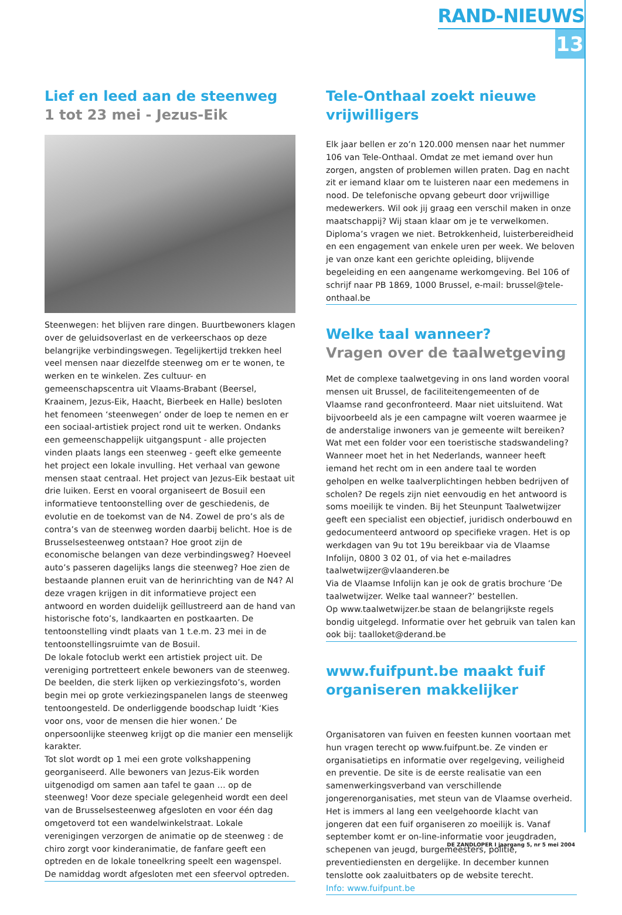RAND-NIEUWS
13
Lief en leed aan de steenweg
1 tot 23 mei - Jezus-Eik
Steenwegen: het blijven rare dingen. Buurtbewoners klagen over de geluidsoverlast en de verkeerschaos op deze belangrijke verbindingswegen. Tegelijkertijd trekken heel veel mensen naar diezelfde steenweg om er te wonen, te werken en te winkelen. Zes cultuur- en gemeenschapscentra uit Vlaams-Brabant (Beersel, Kraainem, Jezus-Eik, Haacht, Bierbeek en Halle) besloten het fenomeen ‘steenwegen’ onder de loep te nemen en er een sociaal-artistiek project rond uit te werken. Ondanks een gemeenschappelijk uitgangspunt - alle projecten vinden plaats langs een steenweg - geeft elke gemeente het project een lokale invulling. Het verhaal van gewone mensen staat centraal. Het project van Jezus-Eik bestaat uit drie luiken. Eerst en vooral organiseert de Bosuil een informatieve tentoonstelling over de geschiedenis, de evolutie en de toekomst van de N4. Zowel de pro’s als de contra’s van de steenweg worden daarbij belicht. Hoe is de Brusselsesteenweg ontstaan? Hoe groot zijn de economische belangen van deze verbindingsweg? Hoeveel auto’s passeren dagelijks langs die steenweg? Hoe zien de bestaande plannen eruit van de herinrichting van de N4? Al deze vragen krijgen in dit informatieve project een antwoord en worden duidelijk geïllustreerd aan de hand van historische foto’s, landkaarten en postkaarten. De tentoonstelling vindt plaats van 1 t.e.m. 23 mei in de tentoonstellingsruimte van de Bosuil.
De lokale fotoclub werkt een artistiek project uit. De vereniging portretteert enkele bewoners van de steenweg. De beelden, die sterk lijken op verkiezingsfoto’s, worden begin mei op grote verkiezingspanelen langs de steenweg tentoongesteld. De onderliggende boodschap luidt ‘Kies voor ons, voor de mensen die hier wonen.’ De onpersoonlijke steenweg krijgt op die manier een menselijk karakter.
Tot slot wordt op 1 mei een grote volkshappening georganiseerd. Alle bewoners van Jezus-Eik worden uitgenodigd om samen aan tafel te gaan … op de steenweg! Voor deze speciale gelegenheid wordt een deel van de Brusselsesteenweg afgesloten en voor één dag omgetoverd tot een wandelwinkelstraat. Lokale verenigingen verzorgen de animatie op de steenweg : de chiro zorgt voor kinderanimatie, de fanfare geeft een optreden en de lokale toneelkring speelt een wagenspel. De namiddag wordt afgesloten met een sfeervol optreden.
Tele-Onthaal zoekt nieuwe vrijwilligers
Elk jaar bellen er zo’n 120.000 mensen naar het nummer 106 van Tele-Onthaal. Omdat ze met iemand over hun zorgen, angsten of problemen willen praten. Dag en nacht zit er iemand klaar om te luisteren naar een medemens in nood. De telefonische opvang gebeurt door vrijwillige medewerkers. Wil ook jij graag een verschil maken in onze maatschappij? Wij staan klaar om je te verwelkomen. Diploma’s vragen we niet. Betrokkenheid, luisterbereidheid en een engagement van enkele uren per week. We beloven je van onze kant een gerichte opleiding, blijvende begeleiding en een aangename werkomgeving. Bel 106 of schrijf naar PB 1869, 1000 Brussel, e-mail: brussel@tele-onthaal.be
Welke taal wanneer?
Vragen over de taalwetgeving
Met de complexe taalwetgeving in ons land worden vooral mensen uit Brussel, de faciliteitengemeenten of de Vlaamse rand geconfronteerd. Maar niet uitsluitend. Wat bijvoorbeeld als je een campagne wilt voeren waarmee je de anderstalige inwoners van je gemeente wilt bereiken? Wat met een folder voor een toeristische stadswandeling? Wanneer moet het in het Nederlands, wanneer heeft iemand het recht om in een andere taal te worden geholpen en welke taalverplichtingen hebben bedrijven of scholen? De regels zijn niet eenvoudig en het antwoord is soms moeilijk te vinden. Bij het Steunpunt Taalwetwijzer geeft een specialist een objectief, juridisch onderbouwd en gedocumenteerd antwoord op specifieke vragen. Het is op werkdagen van 9u tot 19u bereikbaar via de Vlaamse Infolijn, 0800 3 02 01, of via het e-mailadres taalwetwijzer@vlaanderen.be
Via de Vlaamse Infolijn kan je ook de gratis brochure ‘De taalwetwijzer. Welke taal wanneer?’ bestellen.
Op www.taalwetwijzer.be staan de belangrijkste regels bondig uitgelegd. Informatie over het gebruik van talen kan ook bij: taalloket@derand.be
www.fuifpunt.be maakt fuif organiseren makkelijker
Organisatoren van fuiven en feesten kunnen voortaan met hun vragen terecht op www.fuifpunt.be. Ze vinden er organisatietips en informatie over regelgeving, veiligheid en preventie. De site is de eerste realisatie van een samenwerkingsverband van verschillende jongerenorganisaties, met steun van de Vlaamse overheid. Het is immers al lang een veelgehoorde klacht van jongeren dat een fuif organiseren zo moeilijk is. Vanaf september komt er on-line-informatie voor jeugdraden, schepenen van jeugd, burgemeesters, politie, preventiediensten en dergelijke. In december kunnen tenslotte ook zaaluitbaters op de website terecht.
Info: www.fuifpunt.be
DE ZANDLOPER I jaargang 5, nr 5 mei 2004